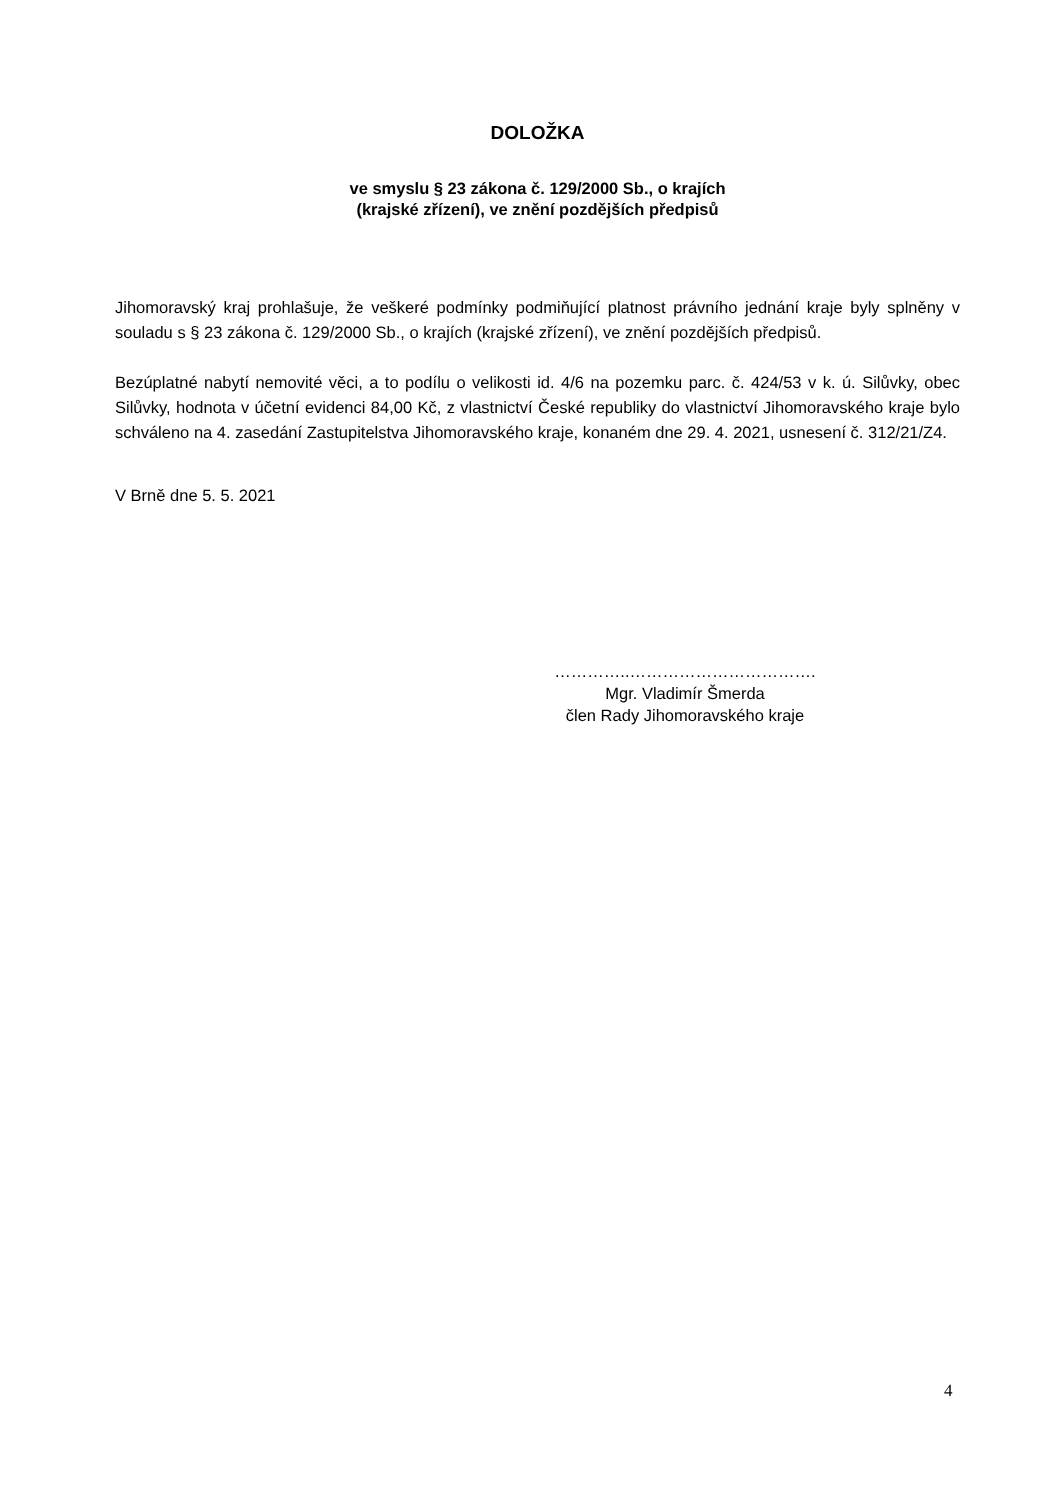DOLOŽKA
ve smyslu § 23 zákona č. 129/2000 Sb., o krajích
(krajské zřízení), ve znění pozdějších předpisů
Jihomoravský kraj prohlašuje, že veškeré podmínky podmiňující platnost právního jednání kraje byly splněny v souladu s § 23 zákona č. 129/2000 Sb., o krajích (krajské zřízení), ve znění pozdějších předpisů.
Bezúplatné nabytí nemovité věci, a to podílu o velikosti id. 4/6 na pozemku parc. č. 424/53 v k. ú. Silůvky, obec Silůvky, hodnota v účetní evidenci 84,00 Kč, z vlastnictví České republiky do vlastnictví Jihomoravského kraje bylo schváleno na 4. zasedání Zastupitelstva Jihomoravského kraje, konaném dne 29. 4. 2021, usnesení č. 312/21/Z4.
V Brně dne 5. 5. 2021
…………..…………………………….
Mgr. Vladimír Šmerda
člen Rady Jihomoravského kraje
4